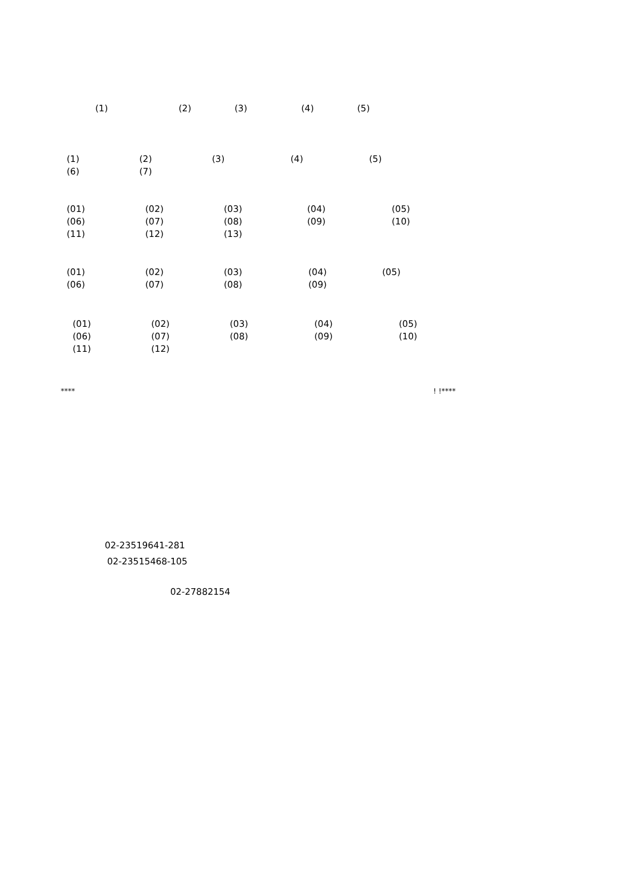(1) (2) (3) (4) (5)
(1) (2) (3) (4) (5)
(6) (7)
(01) (02) (03) (04) (05)
(06) (07) (08) (09) (10)
(11) (12) (13)
(01) (02) (03) (04) (05)
(06) (07) (08) (09)
(01) (02) (03) (04) (05)
(06) (07) (08) (09) (10)
(11) (12)
****! !****
02-23519641-281
02-23515468-105
02-27882154